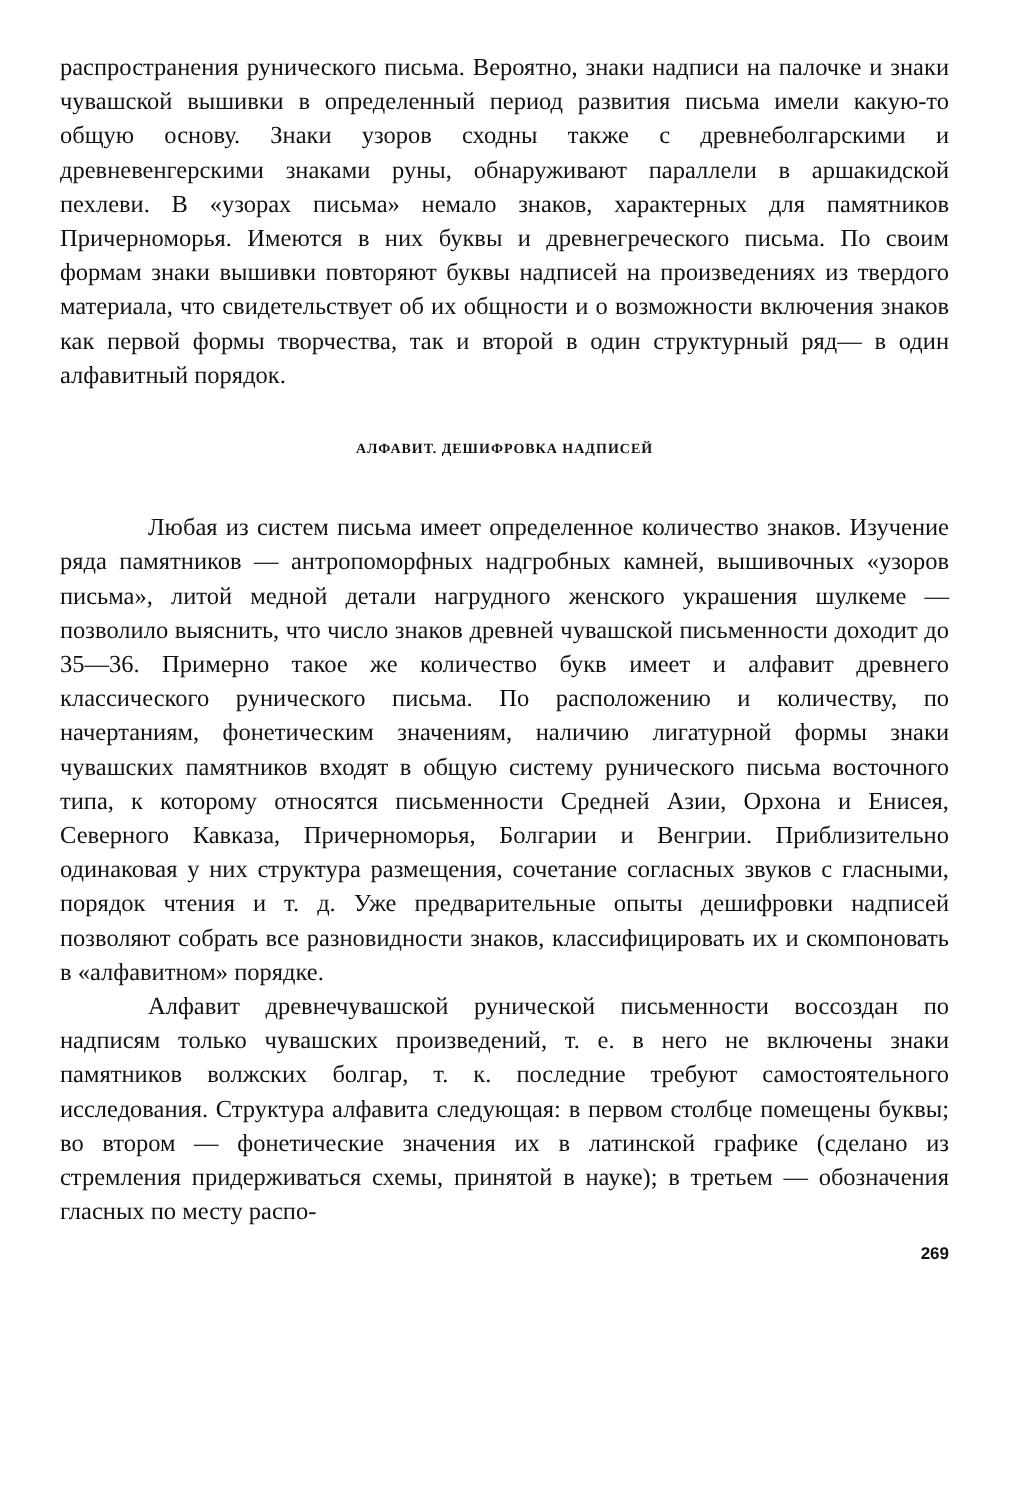распространения рунического письма. Вероятно, знаки надписи на палочке и знаки чувашской вышивки в определенный период развития письма имели какую-то общую основу. Знаки узоров сходны также с древнеболгарскими и древневенгерскими знаками руны, обнаруживают параллели в аршакидской пехлеви. В «узорах письма» немало знаков, характерных для памятников Причерноморья. Имеются в них буквы и древнегреческого письма. По своим формам знаки вышивки повторяют буквы надписей на произведениях из твердого материала, что свидетельствует об их общности и о возможности включения знаков как первой формы творчества, так и второй в один структурный ряд— в один алфавитный порядок.
АЛФАВИТ. ДЕШИФРОВКА НАДПИСЕЙ
Любая из систем письма имеет определенное количество знаков. Изучение ряда памятников — антропоморфных надгробных камней, вышивочных «узоров письма», литой медной детали нагрудного женского украшения шулкеме — позволило выяснить, что число знаков древней чувашской письменности доходит до 35—36. Примерно такое же количество букв имеет и алфавит древнего классического рунического письма. По расположению и количеству, по начертаниям, фонетическим значениям, наличию лигатурной формы знаки чувашских памятников входят в общую систему рунического письма восточного типа, к которому относятся письменности Средней Азии, Орхона и Енисея, Северного Кавказа, Причерноморья, Болгарии и Венгрии. Приблизительно одинаковая у них структура размещения, сочетание согласных звуков с гласными, порядок чтения и т. д. Уже предварительные опыты дешифровки надписей позволяют собрать все разновидности знаков, классифицировать их и скомпоновать в «алфавитном» порядке.
Алфавит древнечувашской рунической письменности воссоздан по надписям только чувашских произведений, т. е. в него не включены знаки памятников волжских болгар, т. к. последние требуют самостоятельного исследования. Структура алфавита следующая: в первом столбце помещены буквы; во втором — фонетические значения их в латинской графике (сделано из стремления придерживаться схемы, принятой в науке); в третьем — обозначения гласных по месту распо-
269